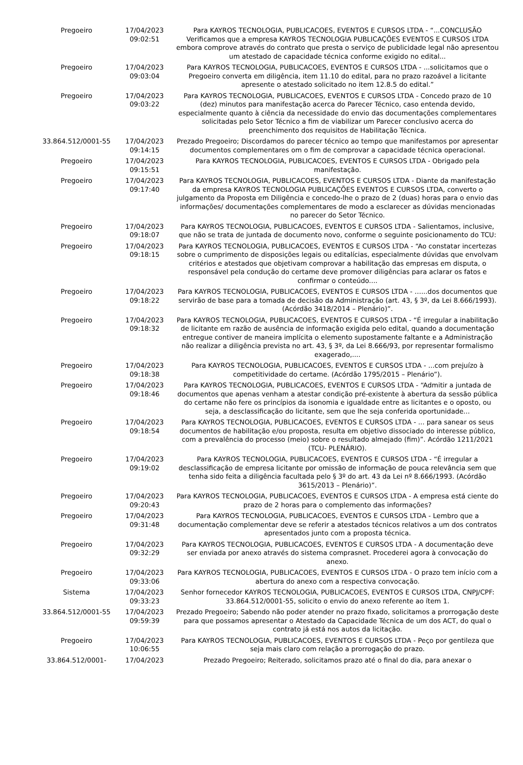| Pregoeiro | 17/04/2023 09:02:51 | Para KAYROS TECNOLOGIA, PUBLICACOES, EVENTOS E CURSOS LTDA - “...CONCLUSÃO Verificamos que a empresa KAYROS TECNOLOGIA PUBLICAÇÕES EVENTOS E CURSOS LTDA embora comprove através do contrato que presta o serviço de publicidade legal não apresentou um atestado de capacidade técnica conforme exigido no edital... |
| Pregoeiro | 17/04/2023 09:03:04 | Para KAYROS TECNOLOGIA, PUBLICACOES, EVENTOS E CURSOS LTDA - ...solicitamos que o Pregoeiro converta em diligência, item 11.10 do edital, para no prazo razoável a licitante apresente o atestado solicitado no item 12.8.5 do edital.” |
| Pregoeiro | 17/04/2023 09:03:22 | Para KAYROS TECNOLOGIA, PUBLICACOES, EVENTOS E CURSOS LTDA - Concedo prazo de 10 (dez) minutos para manifestação acerca do Parecer Técnico, caso entenda devido, especialmente quanto à ciência da necessidade do envio das documentações complementares solicitadas pelo Setor Técnico a fim de viabilizar um Parecer conclusivo acerca do preenchimento dos requisitos de Habilitação Técnica. |
| 33.864.512/0001-55 | 17/04/2023 09:14:15 | Prezado Pregoeiro; Discordamos do parecer técnico ao tempo que manifestamos por apresentar documentos complementares om o fim de comprovar a capacidade técnica operacional. |
| Pregoeiro | 17/04/2023 09:15:51 | Para KAYROS TECNOLOGIA, PUBLICACOES, EVENTOS E CURSOS LTDA - Obrigado pela manifestação. |
| Pregoeiro | 17/04/2023 09:17:40 | Para KAYROS TECNOLOGIA, PUBLICACOES, EVENTOS E CURSOS LTDA - Diante da manifestação da empresa KAYROS TECNOLOGIA PUBLICAÇÕES EVENTOS E CURSOS LTDA, converto o julgamento da Proposta em Diligência e concedo-lhe o prazo de 2 (duas) horas para o envio das informações/ documentações complementares de modo a esclarecer as dúvidas mencionadas no parecer do Setor Técnico. |
| Pregoeiro | 17/04/2023 09:18:07 | Para KAYROS TECNOLOGIA, PUBLICACOES, EVENTOS E CURSOS LTDA - Salientamos, inclusive, que não se trata de juntada de documento novo, conforme o seguinte posicionamento do TCU: |
| Pregoeiro | 17/04/2023 09:18:15 | Para KAYROS TECNOLOGIA, PUBLICACOES, EVENTOS E CURSOS LTDA - “Ao constatar incertezas sobre o cumprimento de disposições legais ou editalícias, especialmente dúvidas que envolvam critérios e atestados que objetivam comprovar a habilitação das empresas em disputa, o responsável pela condução do certame deve promover diligências para aclarar os fatos e confirmar o conteúdo.... |
| Pregoeiro | 17/04/2023 09:18:22 | Para KAYROS TECNOLOGIA, PUBLICACOES, EVENTOS E CURSOS LTDA - …...dos documentos que servirão de base para a tomada de decisão da Administração (art. 43, § 3º, da Lei 8.666/1993). (Acórdão 3418/2014 – Plenário)”. |
| Pregoeiro | 17/04/2023 09:18:32 | Para KAYROS TECNOLOGIA, PUBLICACOES, EVENTOS E CURSOS LTDA - “É irregular a inabilitação de licitante em razão de ausência de informação exigida pelo edital, quando a documentação entregue contiver de maneira implícita o elemento supostamente faltante e a Administração não realizar a diligência prevista no art. 43, § 3º, da Lei 8.666/93, por representar formalismo exagerado,.... |
| Pregoeiro | 17/04/2023 09:18:38 | Para KAYROS TECNOLOGIA, PUBLICACOES, EVENTOS E CURSOS LTDA - ...com prejuízo à competitividade do certame. (Acórdão 1795/2015 – Plenário”). |
| Pregoeiro | 17/04/2023 09:18:46 | Para KAYROS TECNOLOGIA, PUBLICACOES, EVENTOS E CURSOS LTDA - “Admitir a juntada de documentos que apenas venham a atestar condição pré-existente à abertura da sessão pública do certame não fere os princípios da isonomia e igualdade entre as licitantes e o oposto, ou seja, a desclassificação do licitante, sem que lhe seja conferida oportunidade... |
| Pregoeiro | 17/04/2023 09:18:54 | Para KAYROS TECNOLOGIA, PUBLICACOES, EVENTOS E CURSOS LTDA - ... para sanear os seus documentos de habilitação e/ou proposta, resulta em objetivo dissociado do interesse público, com a prevalência do processo (meio) sobre o resultado almejado (fim)”. Acórdão 1211/2021 (TCU- PLENÁRIO). |
| Pregoeiro | 17/04/2023 09:19:02 | Para KAYROS TECNOLOGIA, PUBLICACOES, EVENTOS E CURSOS LTDA - “É irregular a desclassificação de empresa licitante por omissão de informação de pouca relevância sem que tenha sido feita a diligência facultada pelo § 3º do art. 43 da Lei nº 8.666/1993. (Acórdão 3615/2013 – Plenário)”. |
| Pregoeiro | 17/04/2023 09:20:43 | Para KAYROS TECNOLOGIA, PUBLICACOES, EVENTOS E CURSOS LTDA - A empresa está ciente do prazo de 2 horas para o complemento das informações? |
| Pregoeiro | 17/04/2023 09:31:48 | Para KAYROS TECNOLOGIA, PUBLICACOES, EVENTOS E CURSOS LTDA - Lembro que a documentação complementar deve se referir a atestados técnicos relativos a um dos contratos apresentados junto com a proposta técnica. |
| Pregoeiro | 17/04/2023 09:32:29 | Para KAYROS TECNOLOGIA, PUBLICACOES, EVENTOS E CURSOS LTDA - A documentação deve ser enviada por anexo através do sistema comprasnet. Procederei agora à convocação do anexo. |
| Pregoeiro | 17/04/2023 09:33:06 | Para KAYROS TECNOLOGIA, PUBLICACOES, EVENTOS E CURSOS LTDA - O prazo tem início com a abertura do anexo com a respectiva convocação. |
| Sistema | 17/04/2023 09:33:23 | Senhor fornecedor KAYROS TECNOLOGIA, PUBLICACOES, EVENTOS E CURSOS LTDA, CNPJ/CPF: 33.864.512/0001-55, solicito o envio do anexo referente ao ítem 1. |
| 33.864.512/0001-55 | 17/04/2023 09:59:39 | Prezado Pregoeiro; Sabendo não poder atender no prazo fixado, solicitamos a prorrogação deste para que possamos apresentar o Atestado da Capacidade Técnica de um dos ACT, do qual o contrato já está nos autos da licitação. |
| Pregoeiro | 17/04/2023 10:06:55 | Para KAYROS TECNOLOGIA, PUBLICACOES, EVENTOS E CURSOS LTDA - Peço por gentileza que seja mais claro com relação a prorrogação do prazo. |
| 33.864.512/0001- | 17/04/2023 | Prezado Pregoeiro; Reiterado, solicitamos prazo até o final do dia, para anexar o |